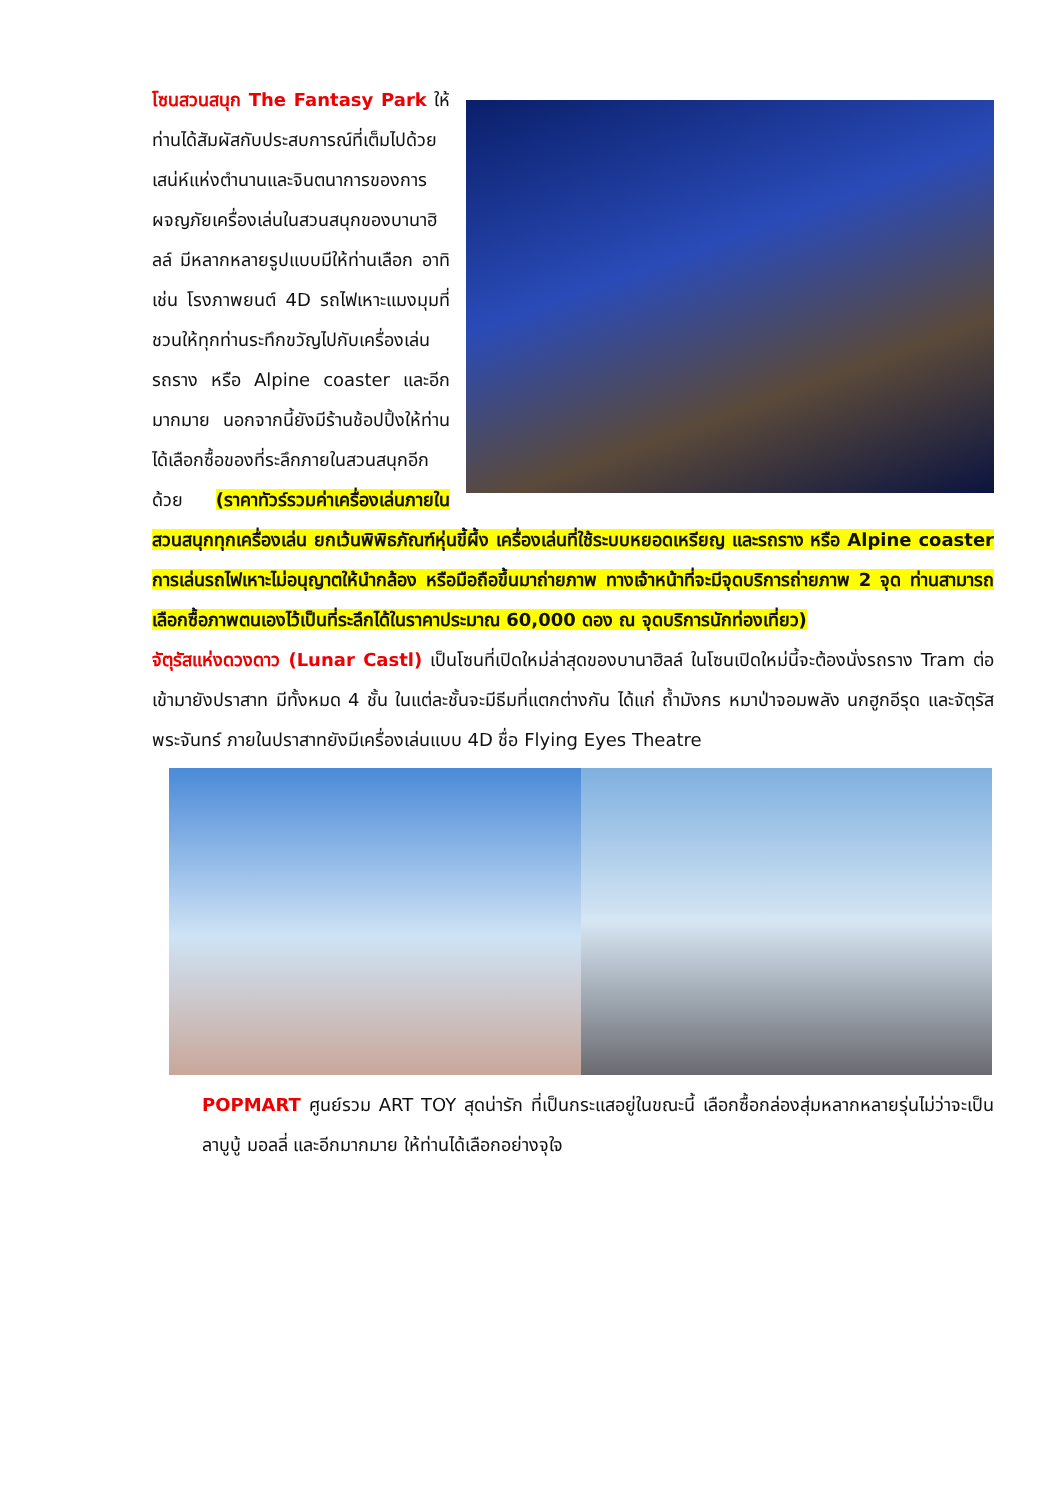โซนสวนสนุก The Fantasy Park ให้ท่านได้สัมผัสกับประสบการณ์ที่เต็มไปด้วยเสน่ห์แห่งตำนานและจินตนาการของการผจญภัยเครื่องเล่นในสวนสนุกของบานาฮิลล์ มีหลากหลายรูปแบบมีให้ท่านเลือก อาทิ เช่น โรงภาพยนต์ 4D รถไฟเหาะแมงมุมที่ชวนให้ทุกท่านระทึกขวัญไปกับเครื่องเล่น รถราง หรือ Alpine coaster และอีกมากมาย นอกจากนี้ยังมีร้านช้อปปิ้งให้ท่านได้เลือกซื้อของที่ระลึกภายในสวนสนุกอีกด้วย (ราคาทัวร์รวมค่าเครื่องเล่นภายในสวนสนุกทุกเครื่องเล่น ยกเว้นพิพิธภัณฑ์หุ่นขี้ผึ้ง เครื่องเล่นที่ใช้ระบบหยอดเหรียญ และรถราง หรือ Alpine coaster การเล่นรถไฟเหาะไม่อนุญาตให้นำกล้อง หรือมือถือขึ้นมาถ่ายภาพ ทางเจ้าหน้าที่จะมีจุดบริการถ่ายภาพ 2 จุด ท่านสามารถเลือกซื้อภาพตนเองไว้เป็นที่ระลึกได้ในราคาประมาณ 60,000 ดอง ณ จุดบริการนักท่องเที่ยว)
จัตุรัสแห่งดวงดาว (Lunar Castl) เป็นโซนที่เปิดใหม่ล่าสุดของบานาฮิลล์ ในโซนเปิดใหม่นี้จะต้องนั่งรถราง Tram ต่อเข้ามายังปราสาท มีทั้งหมด 4 ชั้น ในแต่ละชั้นจะมีธีมที่แตกต่างกัน ได้แก่ ถ้ำมังกร หมาป่าจอมพลัง นกฮูกอีรุด และจัตุรัสพระจันทร์ ภายในปราสาทยังมีเครื่องเล่นแบบ 4D ชื่อ Flying Eyes Theatre
POPMART ศูนย์รวม ART TOY สุดน่ารัก ที่เป็นกระแสอยู่ในขณะนี้ เลือกซื้อกล่องสุ่มหลากหลายรุ่นไม่ว่าจะเป็น ลาบูบู้ มอลลี่ และอีกมากมาย ให้ท่านได้เลือกอย่างจุใจ